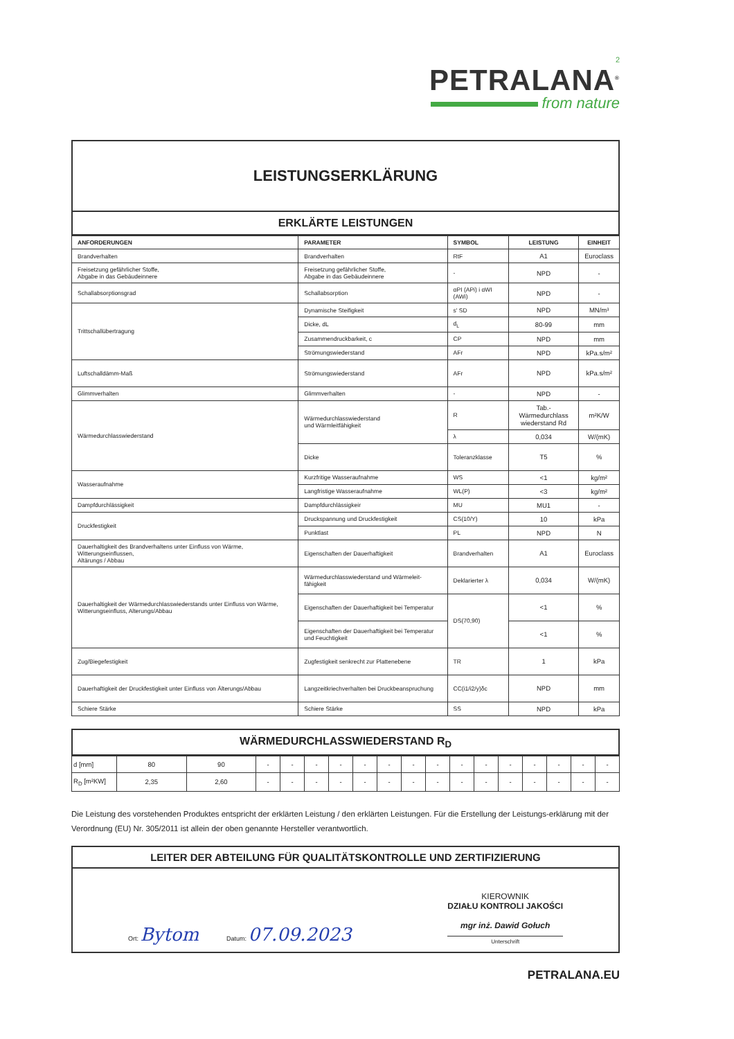2
PETRALANA<sup>®</sup>
from nature
LEISTUNGSERKLÄRUNG
ERKLÄRTE LEISTUNGEN
| ANFORDERUNGEN | PARAMETER | SYMBOL | LEISTUNG | EINHEIT |
| --- | --- | --- | --- | --- |
| Brandverhalten | Brandverhalten | RtF | A1 | Euroclass |
| Freisetzung gefährlicher Stoffe, Abgabe in das Gebäudeinnere | Freisetzung gefährlicher Stoffe, Abgabe in das Gebäudeinnere | - | NPD | - |
| Schallabsorptionsgrad | Schallabsorption | αPI (APi) i αWI (AWi) | NPD | - |
| Trittschallübertragung | Dynamische Steifigkeit | s' SD | NPD | MN/m³ |
| | Dicke, dL | d<sub>L</sub> | 80-99 | mm |
| | Zusammendruckbarkeit, c | CP | NPD | mm |
| | Strömungswiederstand | AFr | NPD | kPa.s/m² |
| Luftschalldämm-Maß | Strömungswiederstand | AFr | NPD | kPa.s/m² |
| Glimmverhalten | Glimmverhalten | - | NPD | - |
| Wärmedurchlasswiederstand | Wärmedurchlasswiederstand und Wärmleitfähigkeit | R | Tab.-Wärmedurchlass wiederstand Rd | m²K/W |
| | | λ | 0,034 | W/(mK) |
| | Dicke | Toleranzklasse | T5 | % |
| Wasseraufnahme | Kurzfritige Wasseraufnahme | WS | <1 | kg/m² |
| | Langfristige Wasseraufnahme | WL(P) | <3 | kg/m² |
| Dampfdurchlässigkeit | Dampfdurchlässigkeir | MU | MU1 | - |
| Druckfestigkeit | Druckspannung und Druckfestigkeit | CS(10/Y) | 10 | kPa |
| | Punktlast | PL | NPD | N |
| Dauerhaltigkeit des Brandverhaltens unter Einfluss von Wärme, Witterungseinflussen, Altärungs / Abbau | Eigenschaften der Dauerhaftigkeit | Brandverhalten | A1 | Euroclass |
| Dauerhaltigkeit der Wärmedurchlasswiederstands unter Einfluss von Wärme, Witterungseinfluss, Alterungs/Abbau | Wärmedurchlasswiederstand und Wärmeleit- fähigkeit | Deklarierter λ | 0,034 | W/(mK) |
| | Eigenschaften der Dauerhaftigkeit bei Temperatur | DS(70,90) | <1 | % |
| | Eigenschaften der Dauerhaftigkeit bei Temperatur und Feuchtigkeit | | <1 | % |
| Zug/Biegefestigkeit | Zugfestigkeit senkrecht zur Plattenebene | TR | 1 | kPa |
| Dauerhaftigkeit der Druckfestigkeit unter Einfluss von Älterungs/Abbau | Langzeitkriechverhalten bei Druckbeanspruchung | CC(i1/i2/y)δc | NPD | mm |
| Schiere Stärke | Schiere Stärke | SS | NPD | kPa |
WÄRMEDURCHLASSWIEDERSTAND R<sub>D</sub>
| d [mm] | 80 | 90 | - | - | - | - | - | - | - | - | - | - | - | - | - | - | - |
| R<sub>D</sub> [m²KW] | 2,35 | 2,60 | - | - | - | - | - | - | - | - | - | - | - | - | - | - | - |
Die Leistung des vorstehenden Produktes entspricht der erklärten Leistung / den erklärten Leistungen. Für die Erstellung der Leistungs-erklärung mit der Verordnung (EU) Nr. 305/2011 ist allein der oben genannte Hersteller verantwortlich.
LEITER DER ABTEILUNG FÜR QUALITÄTSKONTROLLE UND ZERTIFIZIERUNG
Ort: Bytom
Datum: 07.09.2023
KIEROWNIK
DZIAŁU KONTROLI JAKOŚCI
mgr inż. Dawid Gołuch
Unterschrift
PETRALANA.EU